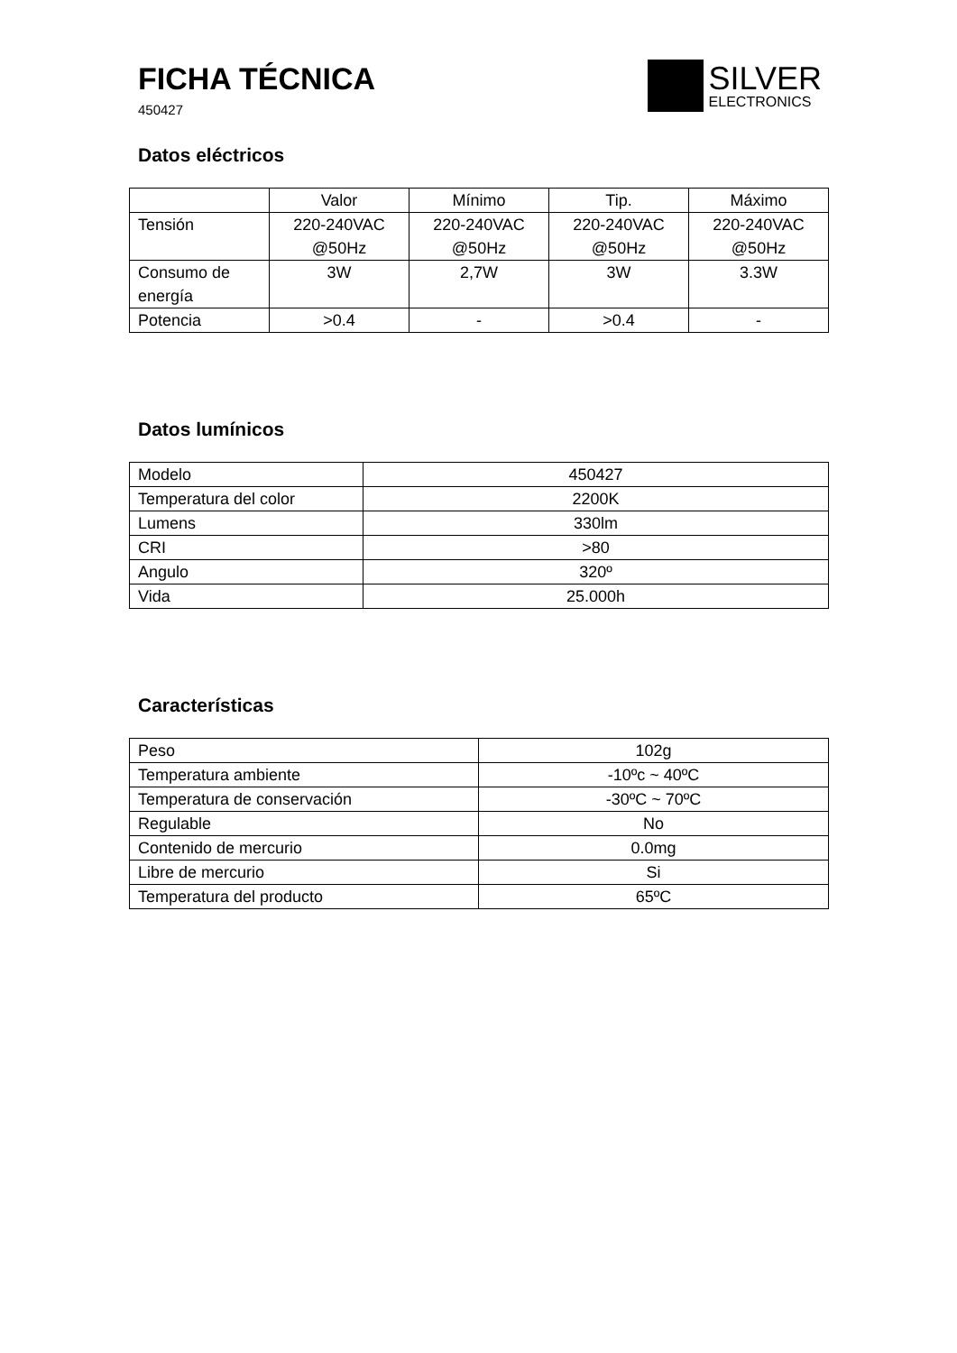FICHA TÉCNICA
450427
SILVER
ELECTRONICS
Datos eléctricos
| | Valor | Mínimo | Tip. | Máximo |
| Tensión | 220-240VAC @50Hz | 220-240VAC @50Hz | 220-240VAC @50Hz | 220-240VAC @50Hz |
| Consumo de energía | 3W | 2,7W | 3W | 3.3W |
| Potencia | >0.4 | - | >0.4 | - |
Datos lumínicos
| Modelo | 450427 |
| Temperatura del color | 2200K |
| Lumens | 330lm |
| CRI | >80 |
| Angulo | 320º |
| Vida | 25.000h |
Características
| Peso | 102g |
| Temperatura ambiente | -10ºc ~ 40ºC |
| Temperatura de conservación | -30ºC ~ 70ºC |
| Regulable | No |
| Contenido de mercurio | 0.0mg |
| Libre de mercurio | Si |
| Temperatura del producto | 65ºC |